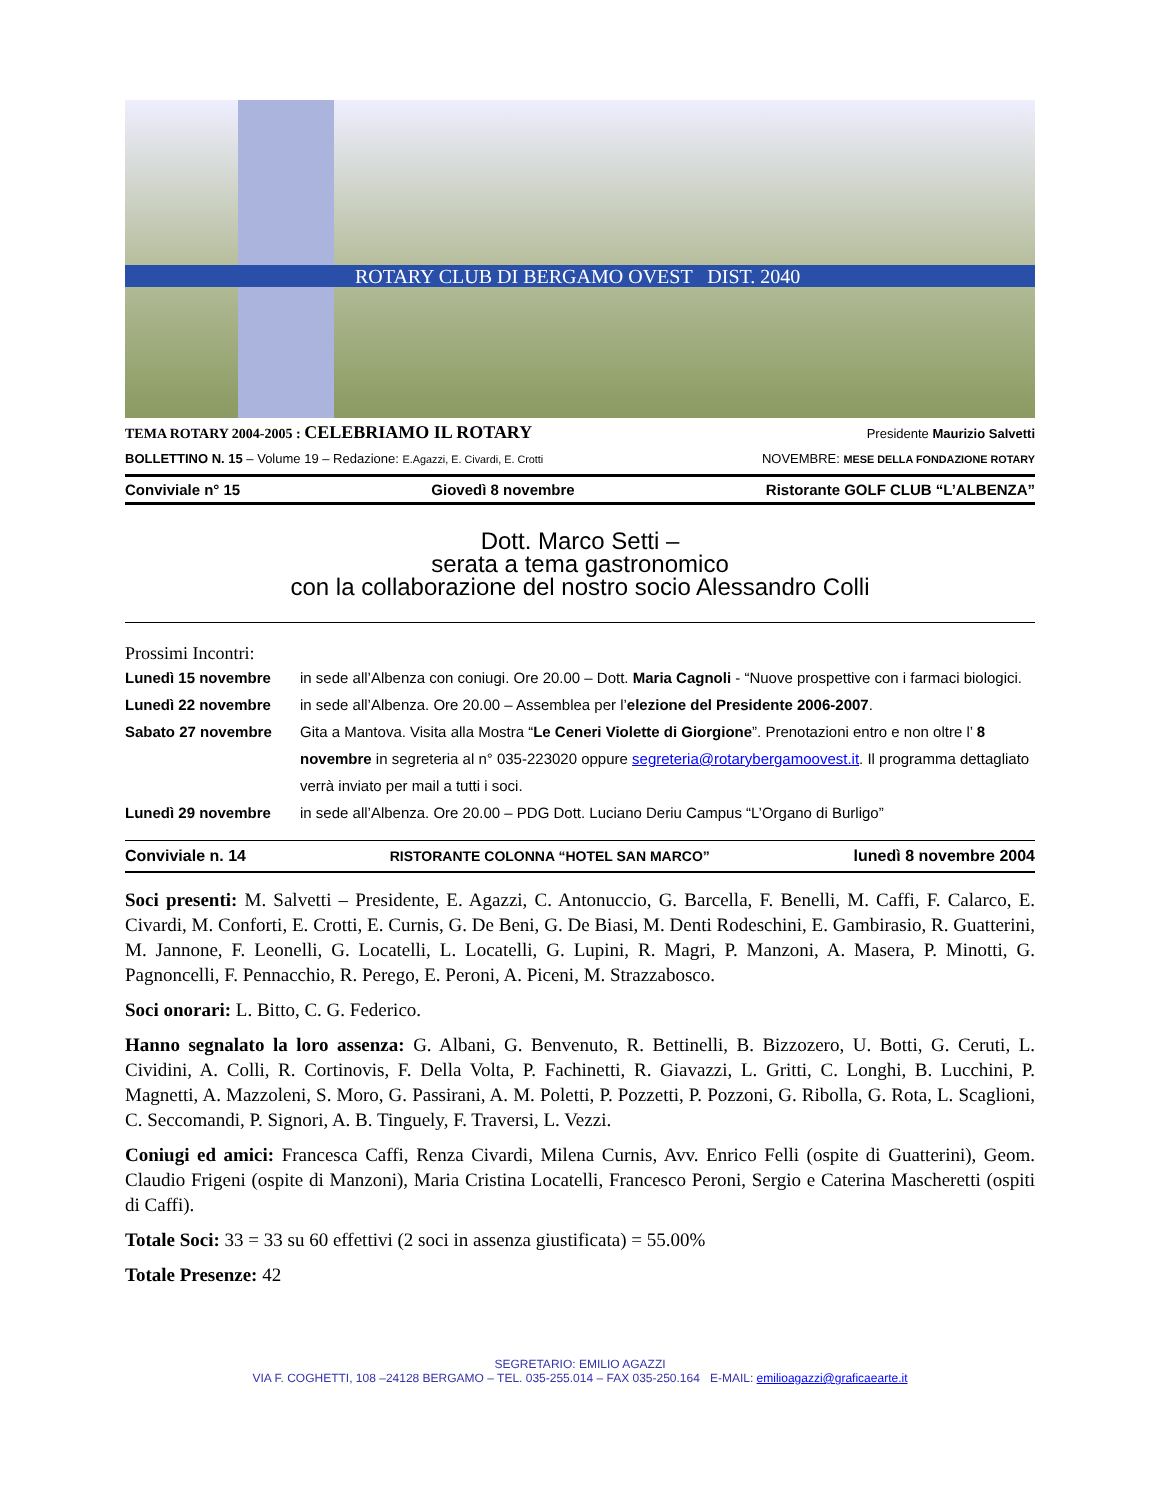ROTARY CLUB DI BERGAMO OVEST DIST. 2040
TEMA ROTARY 2004-2005 : CELEBRIAMO IL ROTARY Presidente Maurizio Salvetti
BOLLETTINO N. 15 – Volume 19 – Redazione: E.Agazzi, E. Civardi, E. Crotti NOVEMBRE: MESE DELLA FONDAZIONE ROTARY
Conviviale n° 15 Giovedì 8 novembre Ristorante GOLF CLUB “L’ALBENZA”
Dott. Marco Setti –
serata a tema gastronomico
con la collaborazione del nostro socio Alessandro Colli
Prossimi Incontri:
Lunedì 15 novembre in sede all’Albenza con coniugi. Ore 20.00 – Dott. Maria Cagnoli - “Nuove prospettive con i farmaci biologici.
Lunedì 22 novembre in sede all’Albenza. Ore 20.00 – Assemblea per l’elezione del Presidente 2006-2007.
Sabato 27 novembre Gita a Mantova. Visita alla Mostra “Le Ceneri Violette di Giorgione”. Prenotazioni entro e non oltre l’ 8 novembre in segreteria al n° 035-223020 oppure segreteria@rotarybergamoovest.it. Il programma dettagliato verrà inviato per mail a tutti i soci.
Lunedì 29 novembre in sede all’Albenza. Ore 20.00 – PDG Dott. Luciano Deriu Campus “L’Organo di Burligo”
Conviviale n. 14 RISTORANTE COLONNA “HOTEL SAN MARCO” lunedì 8 novembre 2004
Soci presenti: M. Salvetti – Presidente, E. Agazzi, C. Antonuccio, G. Barcella, F. Benelli, M. Caffi, F. Calarco, E. Civardi, M. Conforti, E. Crotti, E. Curnis, G. De Beni, G. De Biasi, M. Denti Rodeschini, E. Gambirasio, R. Guatterini, M. Jannone, F. Leonelli, G. Locatelli, L. Locatelli, G. Lupini, R. Magri, P. Manzoni, A. Masera, P. Minotti, G. Pagnoncelli, F. Pennacchio, R. Perego, E. Peroni, A. Piceni, M. Strazzabosco.
Soci onorari: L. Bitto, C. G. Federico.
Hanno segnalato la loro assenza: G. Albani, G. Benvenuto, R. Bettinelli, B. Bizzozero, U. Botti, G. Ceruti, L. Cividini, A. Colli, R. Cortinovis, F. Della Volta, P. Fachinetti, R. Giavazzi, L. Gritti, C. Longhi, B. Lucchini, P. Magnetti, A. Mazzoleni, S. Moro, G. Passirani, A. M. Poletti, P. Pozzetti, P. Pozzoni, G. Ribolla, G. Rota, L. Scaglioni, C. Seccomandi, P. Signori, A. B. Tinguely, F. Traversi, L. Vezzi.
Coniugi ed amici: Francesca Caffi, Renza Civardi, Milena Curnis, Avv. Enrico Felli (ospite di Guatterini), Geom. Claudio Frigeni (ospite di Manzoni), Maria Cristina Locatelli, Francesco Peroni, Sergio e Caterina Mascheretti (ospiti di Caffi).
Totale Soci: 33 = 33 su 60 effettivi (2 soci in assenza giustificata) = 55.00%
Totale Presenze: 42
SEGRETARIO: EMILIO AGAZZI
VIA F. COGHETTI, 108 –24128 BERGAMO – TEL. 035-255.014 – FAX 035-250.164 E-MAIL: emilioagazzi@graficaearte.it